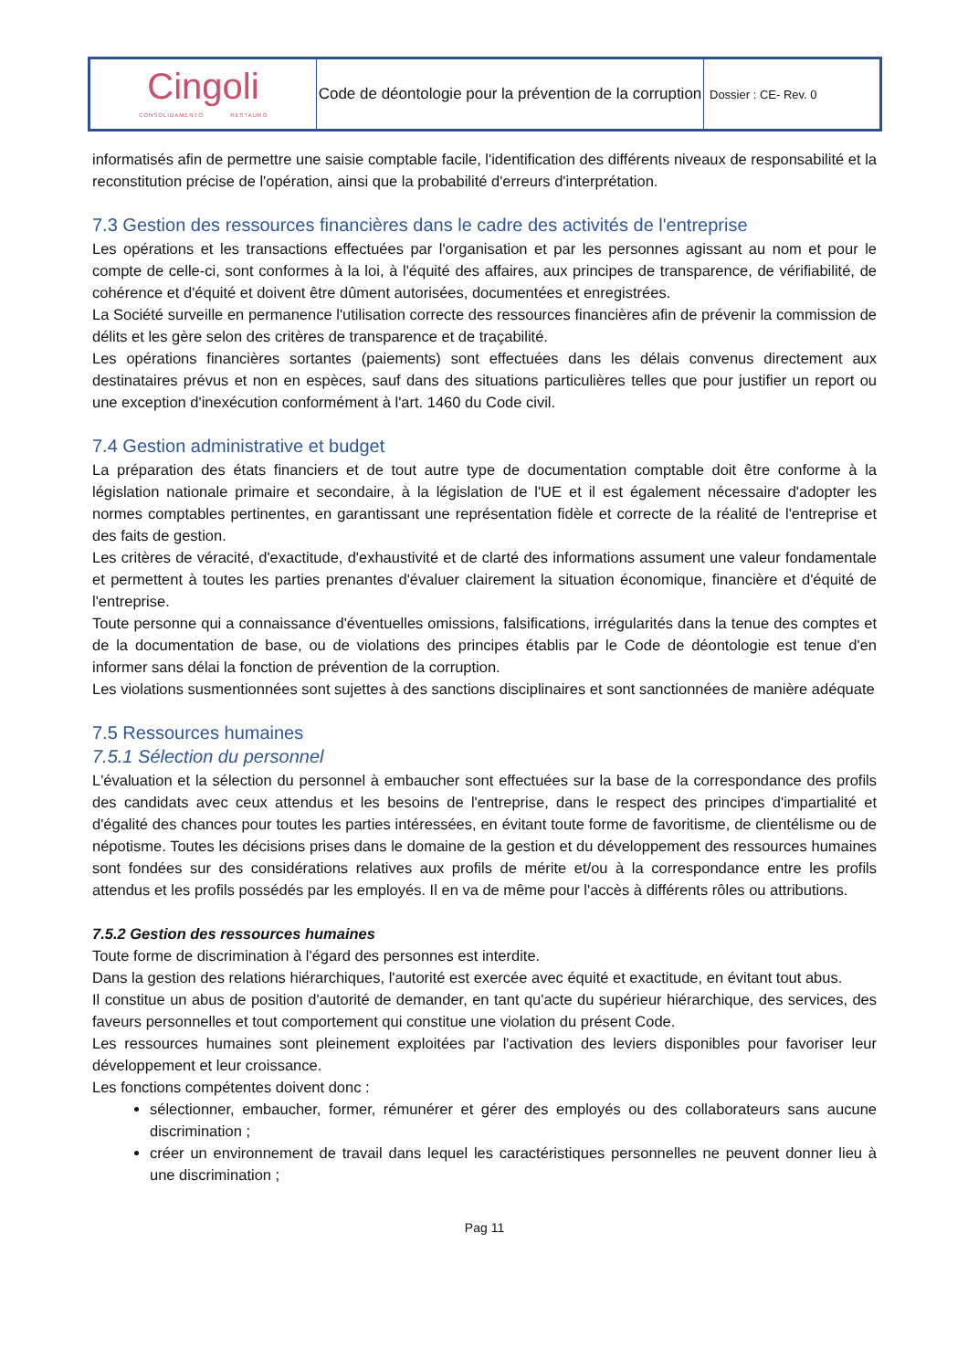| Cingoli CONSOLIDAMENTO RESTAURO | Code de déontologie pour la prévention de la corruption | Dossier : CE- Rev. 0 |
informatisés afin de permettre une saisie comptable facile, l'identification des différents niveaux de responsabilité et la reconstitution précise de l'opération, ainsi que la probabilité d'erreurs d'interprétation.
7.3 Gestion des ressources financières dans le cadre des activités de l'entreprise
Les opérations et les transactions effectuées par l'organisation et par les personnes agissant au nom et pour le compte de celle-ci, sont conformes à la loi, à l'équité des affaires, aux principes de transparence, de vérifiabilité, de cohérence et d'équité et doivent être dûment autorisées, documentées et enregistrées.
La Société surveille en permanence l'utilisation correcte des ressources financières afin de prévenir la commission de délits et les gère selon des critères de transparence et de traçabilité.
Les opérations financières sortantes (paiements) sont effectuées dans les délais convenus directement aux destinataires prévus et non en espèces, sauf dans des situations particulières telles que pour justifier un report ou une exception d'inexécution conformément à l'art. 1460 du Code civil.
7.4 Gestion administrative et budget
La préparation des états financiers et de tout autre type de documentation comptable doit être conforme à la législation nationale primaire et secondaire, à la législation de l'UE et il est également nécessaire d'adopter les normes comptables pertinentes, en garantissant une représentation fidèle et correcte de la réalité de l'entreprise et des faits de gestion.
Les critères de véracité, d'exactitude, d'exhaustivité et de clarté des informations assument une valeur fondamentale et permettent à toutes les parties prenantes d'évaluer clairement la situation économique, financière et d'équité de l'entreprise.
Toute personne qui a connaissance d'éventuelles omissions, falsifications, irrégularités dans la tenue des comptes et de la documentation de base, ou de violations des principes établis par le Code de déontologie est tenue d'en informer sans délai la fonction de prévention de la corruption.
Les violations susmentionnées sont sujettes à des sanctions disciplinaires et sont sanctionnées de manière adéquate
7.5 Ressources humaines
7.5.1 Sélection du personnel
L'évaluation et la sélection du personnel à embaucher sont effectuées sur la base de la correspondance des profils des candidats avec ceux attendus et les besoins de l'entreprise, dans le respect des principes d'impartialité et d'égalité des chances pour toutes les parties intéressées, en évitant toute forme de favoritisme, de clientélisme ou de népotisme. Toutes les décisions prises dans le domaine de la gestion et du développement des ressources humaines sont fondées sur des considérations relatives aux profils de mérite et/ou à la correspondance entre les profils attendus et les profils possédés par les employés. Il en va de même pour l'accès à différents rôles ou attributions.
7.5.2 Gestion des ressources humaines
Toute forme de discrimination à l'égard des personnes est interdite.
Dans la gestion des relations hiérarchiques, l'autorité est exercée avec équité et exactitude, en évitant tout abus.
Il constitue un abus de position d'autorité de demander, en tant qu'acte du supérieur hiérarchique, des services, des faveurs personnelles et tout comportement qui constitue une violation du présent Code.
Les ressources humaines sont pleinement exploitées par l'activation des leviers disponibles pour favoriser leur développement et leur croissance.
Les fonctions compétentes doivent donc :
sélectionner, embaucher, former, rémunérer et gérer des employés ou des collaborateurs sans aucune discrimination ;
créer un environnement de travail dans lequel les caractéristiques personnelles ne peuvent donner lieu à une discrimination ;
Pag 11